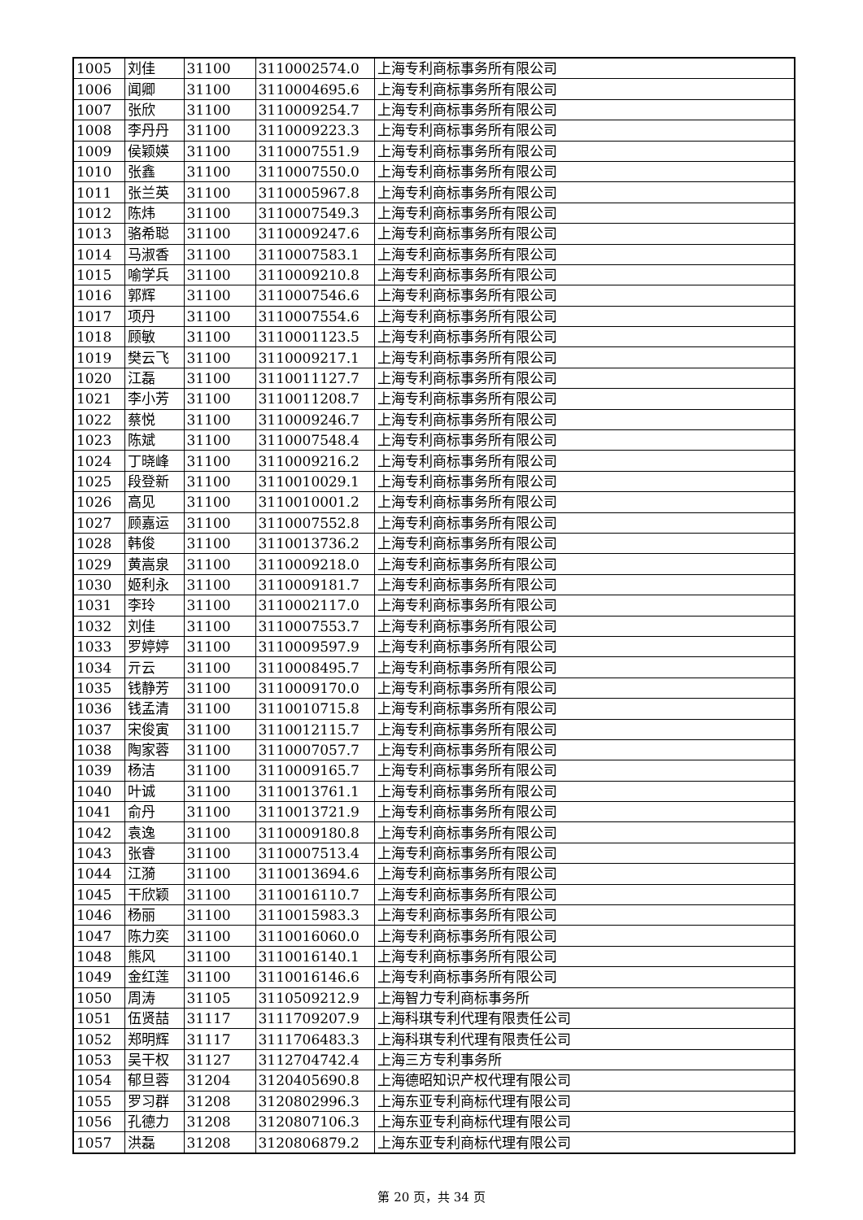| 1005 | 刘佳 | 31100 | 3110002574.0 | 上海专利商标事务所有限公司 |
| 1006 | 闻卿 | 31100 | 3110004695.6 | 上海专利商标事务所有限公司 |
| 1007 | 张欣 | 31100 | 3110009254.7 | 上海专利商标事务所有限公司 |
| 1008 | 李丹丹 | 31100 | 3110009223.3 | 上海专利商标事务所有限公司 |
| 1009 | 侯颖媖 | 31100 | 3110007551.9 | 上海专利商标事务所有限公司 |
| 1010 | 张鑫 | 31100 | 3110007550.0 | 上海专利商标事务所有限公司 |
| 1011 | 张兰英 | 31100 | 3110005967.8 | 上海专利商标事务所有限公司 |
| 1012 | 陈炜 | 31100 | 3110007549.3 | 上海专利商标事务所有限公司 |
| 1013 | 骆希聪 | 31100 | 3110009247.6 | 上海专利商标事务所有限公司 |
| 1014 | 马淑香 | 31100 | 3110007583.1 | 上海专利商标事务所有限公司 |
| 1015 | 喻学兵 | 31100 | 3110009210.8 | 上海专利商标事务所有限公司 |
| 1016 | 郭辉 | 31100 | 3110007546.6 | 上海专利商标事务所有限公司 |
| 1017 | 项丹 | 31100 | 3110007554.6 | 上海专利商标事务所有限公司 |
| 1018 | 顾敏 | 31100 | 3110001123.5 | 上海专利商标事务所有限公司 |
| 1019 | 樊云飞 | 31100 | 3110009217.1 | 上海专利商标事务所有限公司 |
| 1020 | 江磊 | 31100 | 3110011127.7 | 上海专利商标事务所有限公司 |
| 1021 | 李小芳 | 31100 | 3110011208.7 | 上海专利商标事务所有限公司 |
| 1022 | 蔡悦 | 31100 | 3110009246.7 | 上海专利商标事务所有限公司 |
| 1023 | 陈斌 | 31100 | 3110007548.4 | 上海专利商标事务所有限公司 |
| 1024 | 丁晓峰 | 31100 | 3110009216.2 | 上海专利商标事务所有限公司 |
| 1025 | 段登新 | 31100 | 3110010029.1 | 上海专利商标事务所有限公司 |
| 1026 | 高见 | 31100 | 3110010001.2 | 上海专利商标事务所有限公司 |
| 1027 | 顾嘉运 | 31100 | 3110007552.8 | 上海专利商标事务所有限公司 |
| 1028 | 韩俊 | 31100 | 3110013736.2 | 上海专利商标事务所有限公司 |
| 1029 | 黄嵩泉 | 31100 | 3110009218.0 | 上海专利商标事务所有限公司 |
| 1030 | 姬利永 | 31100 | 3110009181.7 | 上海专利商标事务所有限公司 |
| 1031 | 李玲 | 31100 | 3110002117.0 | 上海专利商标事务所有限公司 |
| 1032 | 刘佳 | 31100 | 3110007553.7 | 上海专利商标事务所有限公司 |
| 1033 | 罗婷婷 | 31100 | 3110009597.9 | 上海专利商标事务所有限公司 |
| 1034 | 亓云 | 31100 | 3110008495.7 | 上海专利商标事务所有限公司 |
| 1035 | 钱静芳 | 31100 | 3110009170.0 | 上海专利商标事务所有限公司 |
| 1036 | 钱孟清 | 31100 | 3110010715.8 | 上海专利商标事务所有限公司 |
| 1037 | 宋俊寅 | 31100 | 3110012115.7 | 上海专利商标事务所有限公司 |
| 1038 | 陶家蓉 | 31100 | 3110007057.7 | 上海专利商标事务所有限公司 |
| 1039 | 杨洁 | 31100 | 3110009165.7 | 上海专利商标事务所有限公司 |
| 1040 | 叶诚 | 31100 | 3110013761.1 | 上海专利商标事务所有限公司 |
| 1041 | 俞丹 | 31100 | 3110013721.9 | 上海专利商标事务所有限公司 |
| 1042 | 袁逸 | 31100 | 3110009180.8 | 上海专利商标事务所有限公司 |
| 1043 | 张睿 | 31100 | 3110007513.4 | 上海专利商标事务所有限公司 |
| 1044 | 江漪 | 31100 | 3110013694.6 | 上海专利商标事务所有限公司 |
| 1045 | 干欣颖 | 31100 | 3110016110.7 | 上海专利商标事务所有限公司 |
| 1046 | 杨丽 | 31100 | 3110015983.3 | 上海专利商标事务所有限公司 |
| 1047 | 陈力奕 | 31100 | 3110016060.0 | 上海专利商标事务所有限公司 |
| 1048 | 熊风 | 31100 | 3110016140.1 | 上海专利商标事务所有限公司 |
| 1049 | 金红莲 | 31100 | 3110016146.6 | 上海专利商标事务所有限公司 |
| 1050 | 周涛 | 31105 | 3110509212.9 | 上海智力专利商标事务所 |
| 1051 | 伍贤喆 | 31117 | 3111709207.9 | 上海科琪专利代理有限责任公司 |
| 1052 | 郑明辉 | 31117 | 3111706483.3 | 上海科琪专利代理有限责任公司 |
| 1053 | 吴干权 | 31127 | 3112704742.4 | 上海三方专利事务所 |
| 1054 | 郁旦蓉 | 31204 | 3120405690.8 | 上海德昭知识产权代理有限公司 |
| 1055 | 罗习群 | 31208 | 3120802996.3 | 上海东亚专利商标代理有限公司 |
| 1056 | 孔德力 | 31208 | 3120807106.3 | 上海东亚专利商标代理有限公司 |
| 1057 | 洪磊 | 31208 | 3120806879.2 | 上海东亚专利商标代理有限公司 |
第 20 页，共 34 页